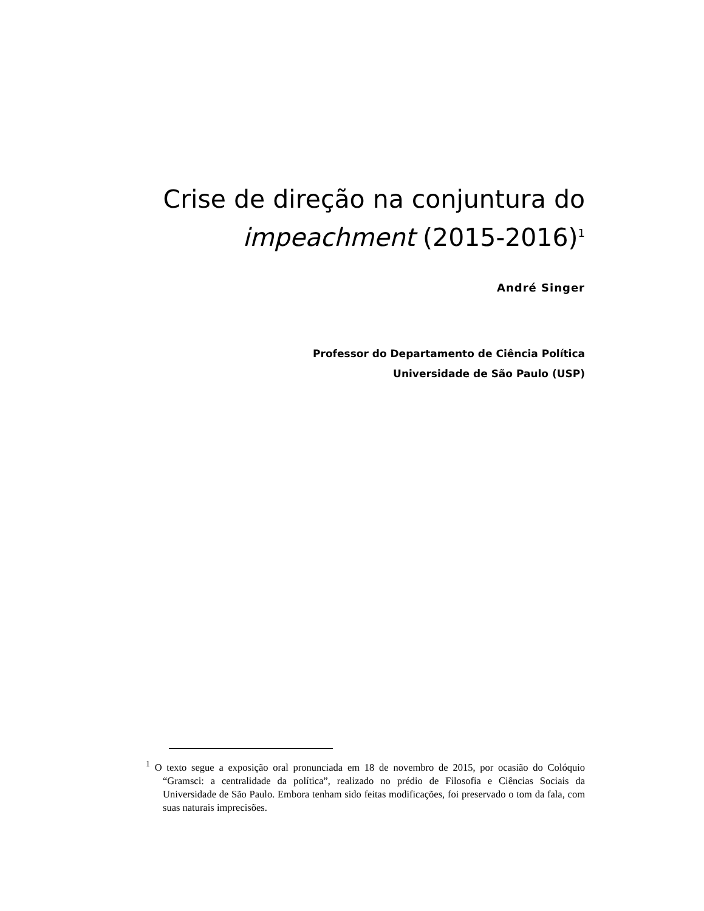Crise de direção na conjuntura do
impeachment (2015-2016)<sup>1</sup>
André Singer
Professor do Departamento de Ciência Política
Universidade de São Paulo (USP)
<sup>1</sup> O texto segue a exposição oral pronunciada em 18 de novembro de 2015, por ocasião do Colóquio “Gramsci: a centralidade da política”, realizado no prédio de Filosofia e Ciências Sociais da Universidade de São Paulo. Embora tenham sido feitas modificações, foi preservado o tom da fala, com suas naturais imprecisões.